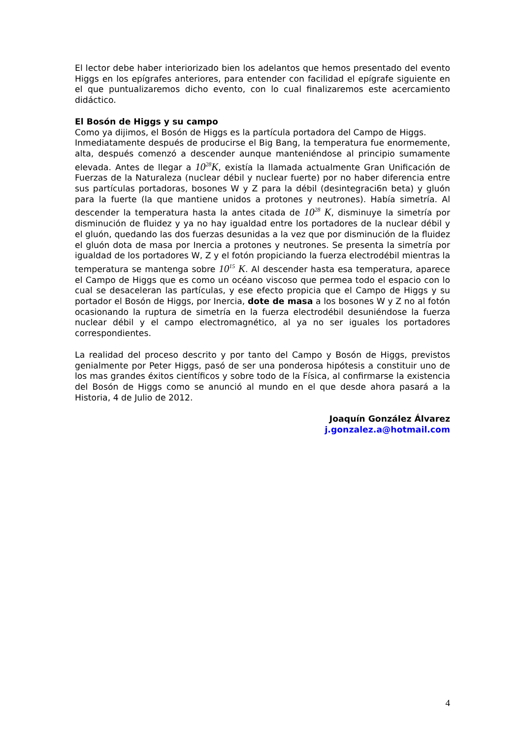El lector debe haber interiorizado bien los adelantos que hemos presentado del evento Higgs en los epígrafes anteriores, para entender con facilidad el epígrafe siguiente en el que puntualizaremos dicho evento, con lo cual finalizaremos este acercamiento didáctico.
El Bosón de Higgs y su campo
Como ya dijimos, el Bosón de Higgs es la partícula portadora del Campo de Higgs.
Inmediatamente después de producirse el Big Bang, la temperatura fue enormemente, alta, después comenzó a descender aunque manteniéndose al principio sumamente elevada. Antes de llegar a 10<sup>28</sup>K, existía la llamada actualmente Gran Unificación de Fuerzas de la Naturaleza (nuclear débil y nuclear fuerte) por no haber diferencia entre sus partículas portadoras, bosones W y Z para la débil (desintegraci6n beta) y gluón para la fuerte (la que mantiene unidos a protones y neutrones). Había simetría. Al descender la temperatura hasta la antes citada de 10<sup>28</sup> K, disminuye la simetría por disminución de fluidez y ya no hay igualdad entre los portadores de la nuclear débil y el gluón, quedando las dos fuerzas desunidas a la vez que por disminución de la fluidez el gluón dota de masa por Inercia a protones y neutrones. Se presenta la simetría por igualdad de los portadores W, Z y el fotón propiciando la fuerza electrodébil mientras la temperatura se mantenga sobre 10<sup>15</sup> K. Al descender hasta esa temperatura, aparece el Campo de Higgs que es como un océano viscoso que permea todo el espacio con lo cual se desaceleran las partículas, y ese efecto propicia que el Campo de Higgs y su portador el Bosón de Higgs, por Inercia, dote de masa a los bosones W y Z no al fotón ocasionando la ruptura de simetría en la fuerza electrodébil desuniéndose la fuerza nuclear débil y el campo electromagnético, al ya no ser iguales los portadores correspondientes.
La realidad del proceso descrito y por tanto del Campo y Bosón de Higgs, previstos genialmente por Peter Higgs, pasó de ser una ponderosa hipótesis a constituir uno de los mas grandes éxitos científicos y sobre todo de la Física, al confirmarse la existencia del Bosón de Higgs como se anunció al mundo en el que desde ahora pasará a la Historia, 4 de Julio de 2012.
Joaquín González Álvarez
j.gonzalez.a@hotmail.com
4